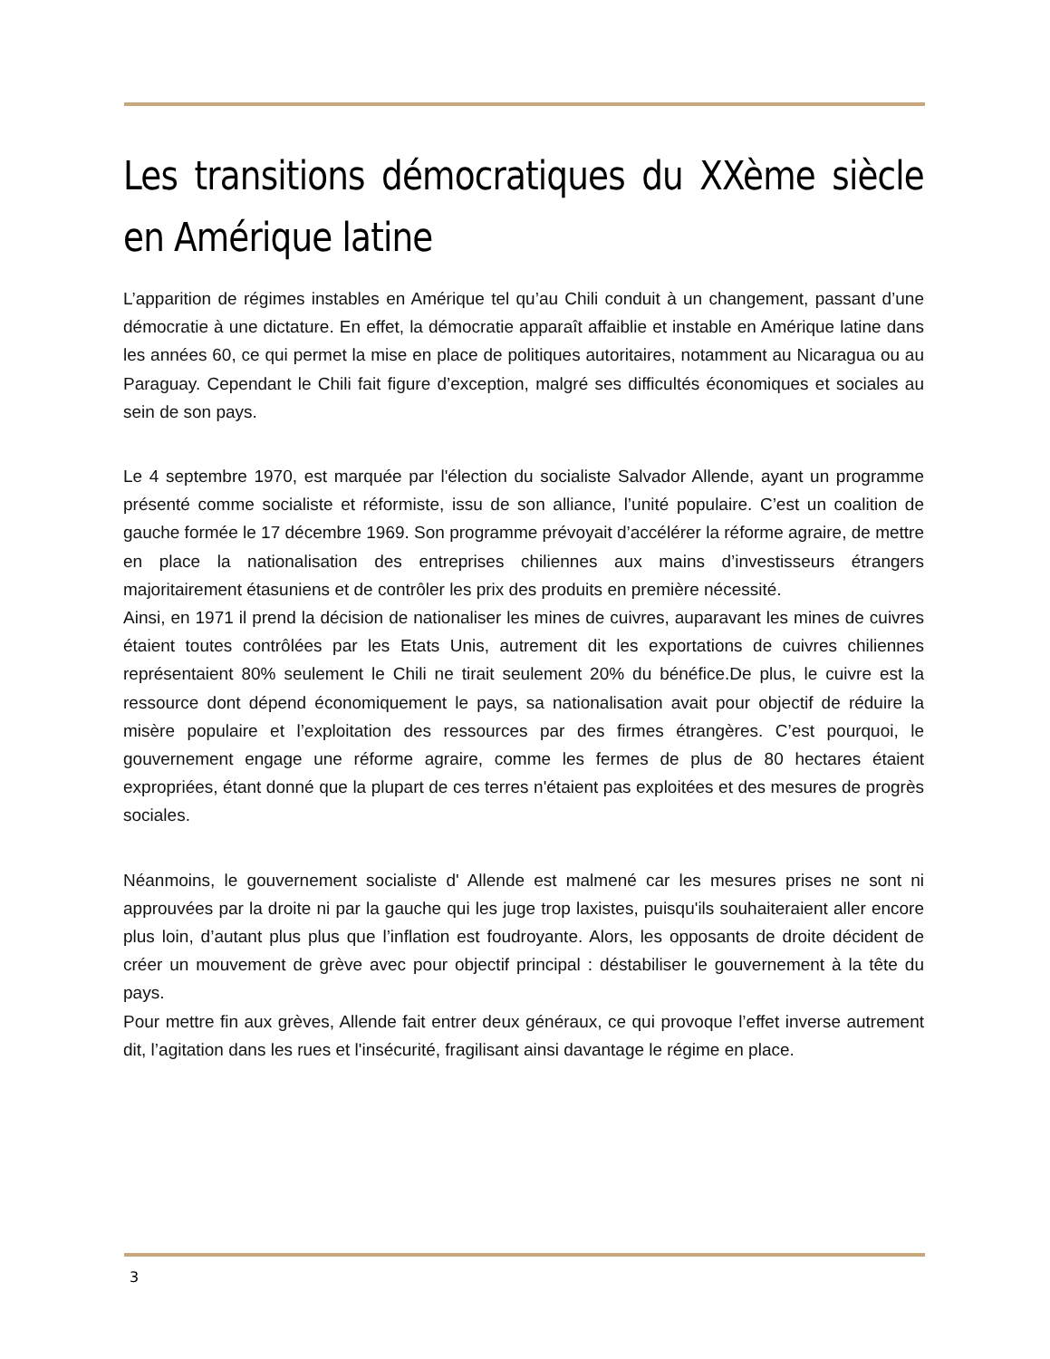Les transitions démocratiques du XXème siècle en Amérique latine
L’apparition de régimes instables en Amérique tel qu’au Chili conduit à un changement, passant d’une démocratie à une dictature. En effet, la démocratie apparaît affaiblie et instable en Amérique latine dans les années 60, ce qui permet la mise en place de politiques autoritaires, notamment au Nicaragua ou au Paraguay. Cependant le Chili fait figure d’exception, malgré ses difficultés économiques et sociales au sein de son pays.
Le 4 septembre 1970, est marquée par l'élection du socialiste Salvador Allende, ayant un programme présenté comme socialiste et réformiste, issu de son alliance, l’unité populaire. C’est un coalition de gauche formée le 17 décembre 1969. Son programme prévoyait d’accélérer la réforme agraire, de mettre en place la nationalisation des entreprises chiliennes aux mains d’investisseurs étrangers majoritairement étasuniens et de contrôler les prix des produits en première nécessité.
Ainsi, en 1971 il prend la décision de nationaliser les mines de cuivres, auparavant les mines de cuivres étaient toutes contrôlées par les Etats Unis, autrement dit les exportations de cuivres chiliennes représentaient 80% seulement le Chili ne tirait seulement 20% du bénéfice.De plus, le cuivre est la ressource dont dépend économiquement le pays, sa nationalisation avait pour objectif de réduire la misère populaire et l’exploitation des ressources par des firmes étrangères. C’est pourquoi, le gouvernement engage une réforme agraire, comme les fermes de plus de 80 hectares étaient expropriées, étant donné que la plupart de ces terres n'étaient pas exploitées et des mesures de progrès sociales.
Néanmoins, le gouvernement socialiste d' Allende est malmené car les mesures prises ne sont ni approuvées par la droite ni par la gauche qui les juge trop laxistes, puisqu'ils souhaiteraient aller encore plus loin, d’autant plus plus que l’inflation est foudroyante. Alors, les opposants de droite décident de créer un mouvement de grève avec pour objectif principal : déstabiliser le gouvernement à la tête du pays.
Pour mettre fin aux grèves, Allende fait entrer deux généraux, ce qui provoque l’effet inverse autrement dit, l’agitation dans les rues et l'insécurité, fragilisant ainsi davantage le régime en place.
3